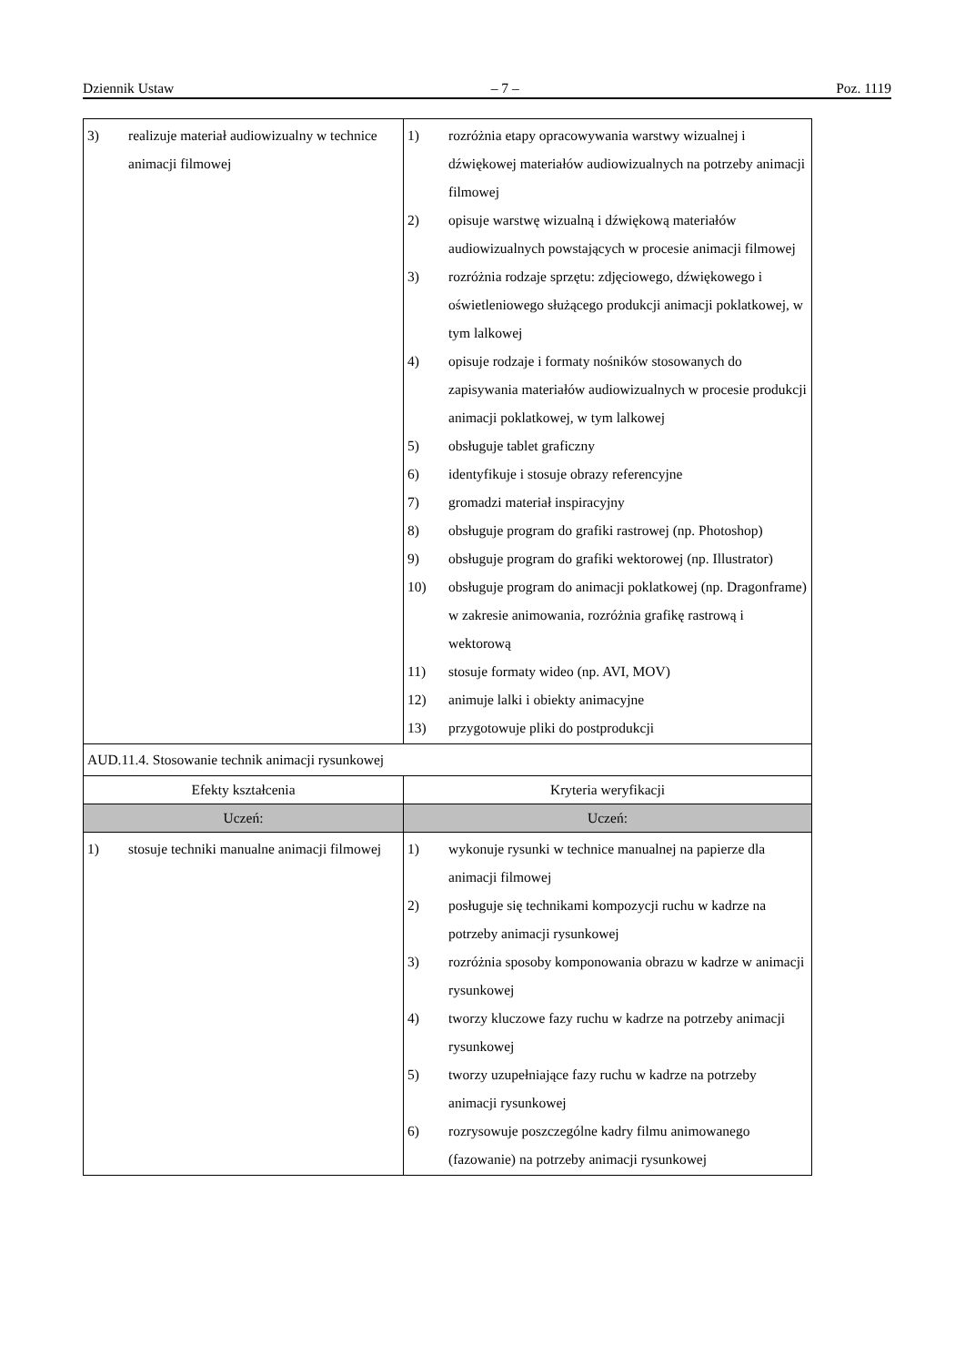Dziennik Ustaw – 7 – Poz. 1119
| 3) realizuje materiał audiowizualny w technice animacji filmowej | 1) rozróżnia etapy opracowywania warstwy wizualnej i dźwiękowej materiałów audiowizualnych na potrzeby animacji filmowej 2) opisuje warstwę wizualną i dźwiękową materiałów audiowizualnych powstających w procesie animacji filmowej 3) rozróżnia rodzaje sprzętu: zdjęciowego, dźwiękowego i oświetleniowego służącego produkcji animacji poklatkowej, w tym lalkowej 4) opisuje rodzaje i formaty nośników stosowanych do zapisywania materiałów audiowizualnych w procesie produkcji animacji poklatkowej, w tym lalkowej 5) obsługuje tablet graficzny 6) identyfikuje i stosuje obrazy referencyjne 7) gromadzi materiał inspiracyjny 8) obsługuje program do grafiki rastrowej (np. Photoshop) 9) obsługuje program do grafiki wektorowej (np. Illustrator) 10) obsługuje program do animacji poklatkowej (np. Dragonframe) w zakresie animowania, rozróżnia grafikę rastrową i wektorową 11) stosuje formaty wideo (np. AVI, MOV) 12) animuje lalki i obiekty animacyjne 13) przygotowuje pliki do postprodukcji |
| AUD.11.4. Stosowanie technik animacji rysunkowej | |
| Efekty kształcenia | Kryteria weryfikacji |
| Uczeń: | Uczeń: |
| 1) stosuje techniki manualne animacji filmowej | 1) wykonuje rysunki w technice manualnej na papierze dla animacji filmowej 2) posługuje się technikami kompozycji ruchu w kadrze na potrzeby animacji rysunkowej 3) rozróżnia sposoby komponowania obrazu w kadrze w animacji rysunkowej 4) tworzy kluczowe fazy ruchu w kadrze na potrzeby animacji rysunkowej 5) tworzy uzupełniające fazy ruchu w kadrze na potrzeby animacji rysunkowej 6) rozrysowuje poszczególne kadry filmu animowanego (fazowanie) na potrzeby animacji rysunkowej |